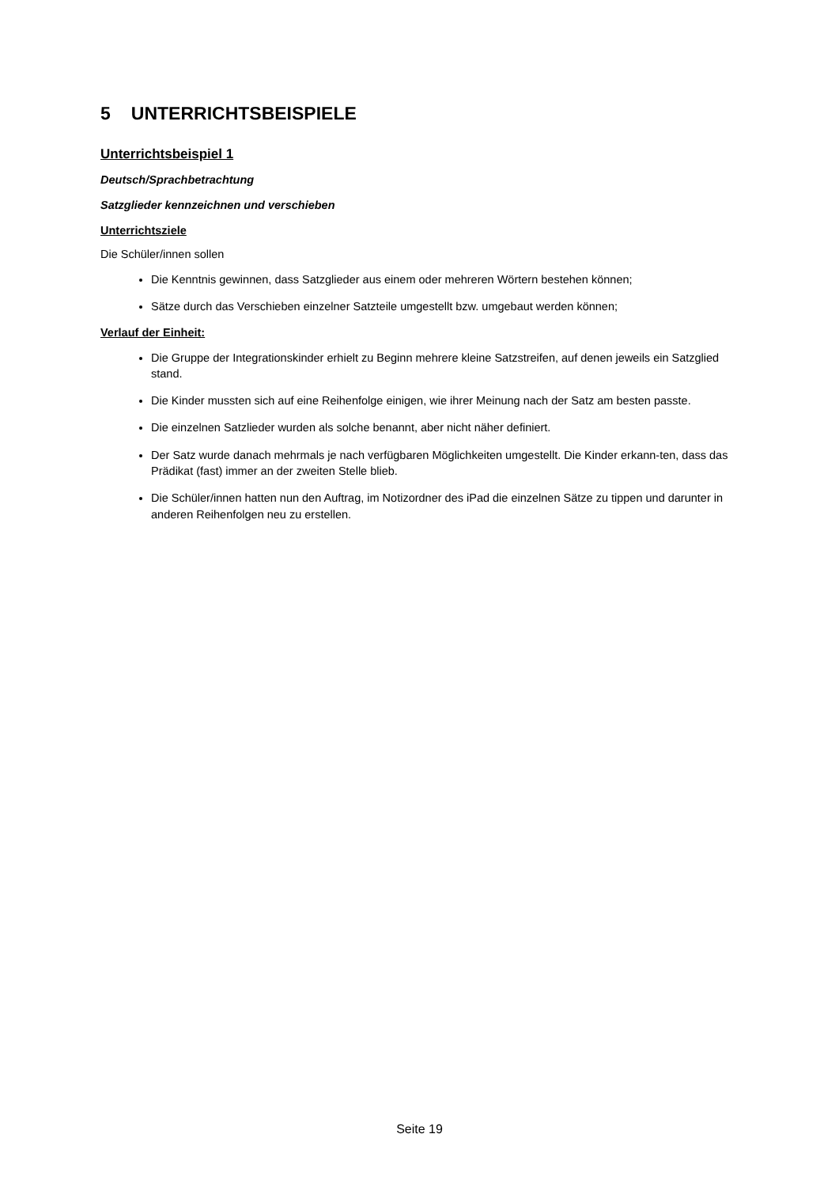5 UNTERRICHTSBEISPIELE
Unterrichtsbeispiel 1
Deutsch/Sprachbetrachtung
Satzglieder kennzeichnen und verschieben
Unterrichtsziele
Die Schüler/innen sollen
Die Kenntnis gewinnen, dass Satzglieder aus einem oder mehreren Wörtern bestehen können;
Sätze durch das Verschieben einzelner Satzteile umgestellt bzw. umgebaut werden können;
Verlauf der Einheit:
Die Gruppe der Integrationskinder erhielt zu Beginn mehrere kleine Satzstreifen, auf denen jeweils ein Satzglied stand.
Die Kinder mussten sich auf eine Reihenfolge einigen, wie ihrer Meinung nach der Satz am besten passte.
Die einzelnen Satzlieder wurden als solche benannt, aber nicht näher definiert.
Der Satz wurde danach mehrmals je nach verfügbaren Möglichkeiten umgestellt. Die Kinder erkann-ten, dass das Prädikat (fast) immer an der zweiten Stelle blieb.
Die Schüler/innen hatten nun den Auftrag, im Notizordner des iPad die einzelnen Sätze zu tippen und darunter in anderen Reihenfolgen neu zu erstellen.
Seite 19